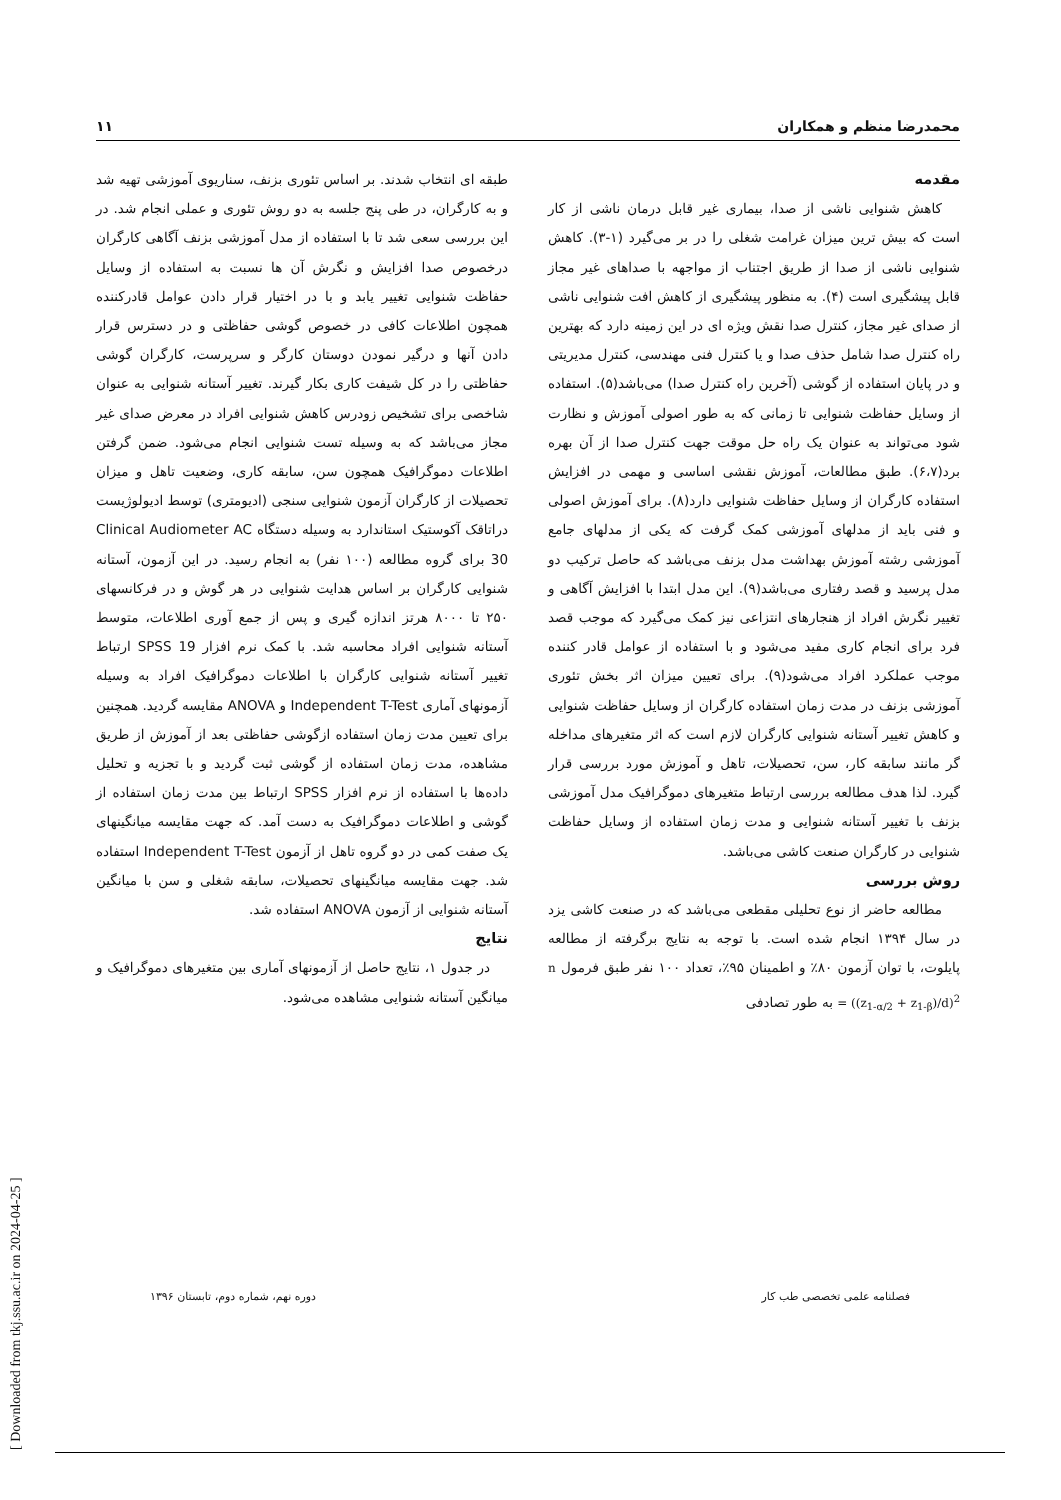محمدرضا منظم و همکاران ۱۱
مقدمه
کاهش شنوایی ناشی از صدا، بیماری غیر قابل درمان ناشی از کار است که بیش ترین میزان غرامت شغلی را در بر می‌گیرد (۱-۳). کاهش شنوایی ناشی از صدا از طریق اجتناب از مواجهه با صداهای غیر مجاز قابل پیشگیری است (۴). به منظور پیشگیری از کاهش افت شنوایی ناشی از صدای غیر مجاز، کنترل صدا نقش ویژه ای در این زمینه دارد که بهترین راه کنترل صدا شامل حذف صدا و یا کنترل فنی مهندسی، کنترل مدیریتی و در پایان استفاده از گوشی (آخرین راه کنترل صدا) می‌باشد(۵). استفاده از وسایل حفاظت شنوایی تا زمانی که به طور اصولی آموزش و نظارت شود می‌تواند به عنوان یک راه حل موقت جهت کنترل صدا از آن بهره برد(۶،۷). طبق مطالعات، آموزش نقشی اساسی و مهمی در افزایش استفاده کارگران از وسایل حفاظت شنوایی دارد(۸). برای آموزش اصولی و فنی باید از مدلهای آموزشی کمک گرفت که یکی از مدلهای جامع آموزشی رشته آموزش بهداشت مدل بزنف می‌باشد که حاصل ترکیب دو مدل پرسید و قصد رفتاری می‌باشد(۹). این مدل ابتدا با افزایش آگاهی و تغییر نگرش افراد از هنجارهای انتزاعی نیز کمک می‌گیرد که موجب قصد فرد برای انجام کاری مفید می‌شود و با استفاده از عوامل قادر کننده موجب عملکرد افراد می‌شود(۹). برای تعیین میزان اثر بخش تئوری آموزشی بزنف در مدت زمان استفاده کارگران از وسایل حفاظت شنوایی و کاهش تغییر آستانه شنوایی کارگران لازم است که اثر متغیرهای مداخله گر مانند سابقه کار، سن، تحصیلات، تاهل و آموزش مورد بررسی قرار گیرد. لذا هدف مطالعه بررسی ارتباط متغیرهای دموگرافیک مدل آموزشی بزنف با تغییر آستانه شنوایی و مدت زمان استفاده از وسایل حفاظت شنوایی در کارگران صنعت کاشی می‌باشد.
روش بررسی
مطالعه حاضر از نوع تحلیلی مقطعی می‌باشد که در صنعت کاشی یزد در سال ۱۳۹۴ انجام شده است. با توجه به نتایج برگرفته از مطالعه پایلوت، با توان آزمون ۸۰٪ و اطمینان ۹۵٪، تعداد ۱۰۰ نفر طبق فرمول n = ((z<sub>1-α/2</sub> + z<sub>1-β</sub>)/d)<sup>2</sup> به طور تصادفی
طبقه ای انتخاب شدند. بر اساس تئوری بزنف، سناریوی آموزشی تهیه شد و به کارگران، در طی پنج جلسه به دو روش تئوری و عملی انجام شد. در این بررسی سعی شد تا با استفاده از مدل آموزشی بزنف آگاهی کارگران درخصوص صدا افزایش و نگرش آن ها نسبت به استفاده از وسایل حفاظت شنوایی تغییر یابد و با در اختیار قرار دادن عوامل قادرکننده همچون اطلاعات کافی در خصوص گوشی حفاظتی و در دسترس قرار دادن آنها و درگیر نمودن دوستان کارگر و سرپرست، کارگران گوشی حفاظتی را در کل شیفت کاری بکار گیرند. تغییر آستانه شنوایی به عنوان شاخصی برای تشخیص زودرس کاهش شنوایی افراد در معرض صدای غیر مجاز می‌باشد که به وسیله تست شنوایی انجام می‌شود. ضمن گرفتن اطلاعات دموگرافیک همچون سن، سابقه کاری، وضعیت تاهل و میزان تحصیلات از کارگران آزمون شنوایی سنجی (ادیومتری) توسط ادیولوژیست دراتاقک آکوستیک استاندارد به وسیله دستگاه Clinical Audiometer AC 30 برای گروه مطالعه (۱۰۰ نفر) به انجام رسید. در این آزمون، آستانه شنوایی کارگران بر اساس هدایت شنوایی در هر گوش و در فرکانسهای ۲۵۰ تا ۸۰۰۰ هرتز اندازه گیری و پس از جمع آوری اطلاعات، متوسط آستانه شنوایی افراد محاسبه شد. با کمک نرم افزار SPSS 19 ارتباط تغییر آستانه شنوایی کارگران با اطلاعات دموگرافیک افراد به وسیله آزمونهای آماری Independent T-Test و ANOVA مقایسه گردید. همچنین برای تعیین مدت زمان استفاده ازگوشی حفاظتی بعد از آموزش از طریق مشاهده، مدت زمان استفاده از گوشی ثبت گردید و با تجزیه و تحلیل داده‌ها با استفاده از نرم افزار SPSS ارتباط بین مدت زمان استفاده از گوشی و اطلاعات دموگرافیک به دست آمد. که جهت مقایسه میانگینهای یک صفت کمی در دو گروه تاهل از آزمون Independent T-Test استفاده شد. جهت مقایسه میانگینهای تحصیلات، سابقه شغلی و سن با میانگین آستانه شنوایی از آزمون ANOVA استفاده شد.
نتایج
در جدول ۱، نتایج حاصل از آزمونهای آماری بین متغیرهای دموگرافیک و میانگین آستانه شنوایی مشاهده می‌شود.
فصلنامه علمی تخصصی طب کار دوره نهم، شماره دوم، تابستان ۱۳۹۶
[ Downloaded from tkj.ssu.ac.ir on 2024-04-25 ]